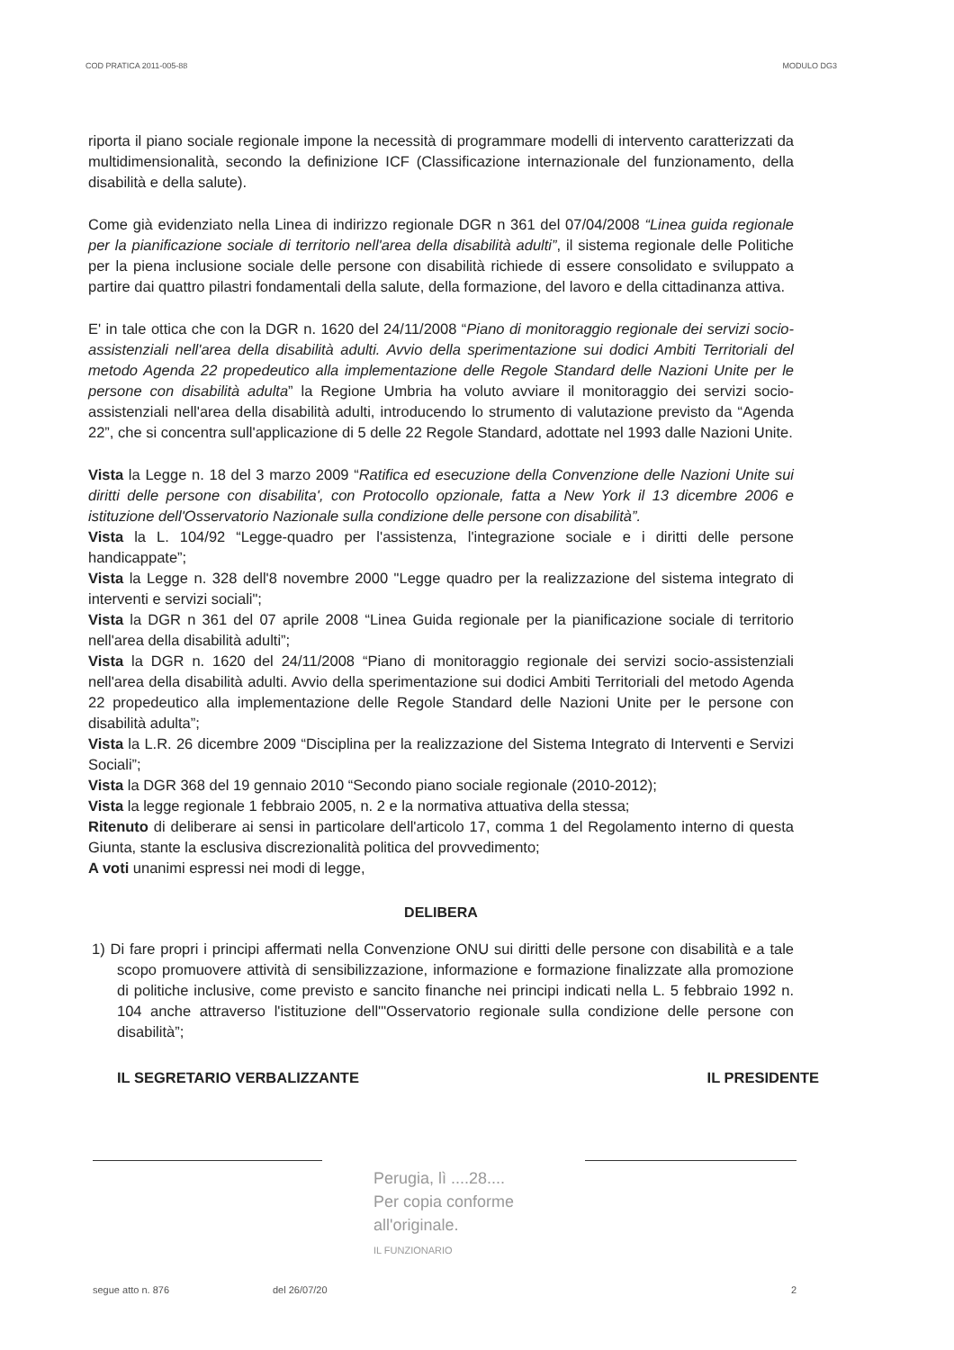COD PRATICA 2011-005-88 MODULO DG3
riporta il piano sociale regionale impone la necessità di programmare modelli di intervento caratterizzati da multidimensionalità, secondo la definizione ICF (Classificazione internazionale del funzionamento, della disabilità e della salute).
Come già evidenziato nella Linea di indirizzo regionale DGR n 361 del 07/04/2008 “Linea guida regionale per la pianificazione sociale di territorio nell'area della disabilità adulti”, il sistema regionale delle Politiche per la piena inclusione sociale delle persone con disabilità richiede di essere consolidato e sviluppato a partire dai quattro pilastri fondamentali della salute, della formazione, del lavoro e della cittadinanza attiva.
E' in tale ottica che con la DGR n. 1620 del 24/11/2008 “Piano di monitoraggio regionale dei servizi socio-assistenziali nell'area della disabilità adulti. Avvio della sperimentazione sui dodici Ambiti Territoriali del metodo Agenda 22 propedeutico alla implementazione delle Regole Standard delle Nazioni Unite per le persone con disabilità adulta” la Regione Umbria ha voluto avviare il monitoraggio dei servizi socio-assistenziali nell'area della disabilità adulti, introducendo lo strumento di valutazione previsto da “Agenda 22”, che si concentra sull'applicazione di 5 delle 22 Regole Standard, adottate nel 1993 dalle Nazioni Unite.
Vista la Legge n. 18 del 3 marzo 2009 “Ratifica ed esecuzione della Convenzione delle Nazioni Unite sui diritti delle persone con disabilita', con Protocollo opzionale, fatta a New York il 13 dicembre 2006 e istituzione dell'Osservatorio Nazionale sulla condizione delle persone con disabilità”.
Vista la L. 104/92 “Legge-quadro per l'assistenza, l'integrazione sociale e i diritti delle persone handicappate”;
Vista la Legge n. 328 dell'8 novembre 2000 "Legge quadro per la realizzazione del sistema integrato di interventi e servizi sociali";
Vista la DGR n 361 del 07 aprile 2008 “Linea Guida regionale per la pianificazione sociale di territorio nell'area della disabilità adulti”;
Vista la DGR n. 1620 del 24/11/2008 “Piano di monitoraggio regionale dei servizi socio-assistenziali nell'area della disabilità adulti. Avvio della sperimentazione sui dodici Ambiti Territoriali del metodo Agenda 22 propedeutico alla implementazione delle Regole Standard delle Nazioni Unite per le persone con disabilità adulta”;
Vista la L.R. 26 dicembre 2009 “Disciplina per la realizzazione del Sistema Integrato di Interventi e Servizi Sociali”;
Vista la DGR 368 del 19 gennaio 2010 “Secondo piano sociale regionale (2010-2012);
Vista la legge regionale 1 febbraio 2005, n. 2 e la normativa attuativa della stessa;
Ritenuto di deliberare ai sensi in particolare dell'articolo 17, comma 1 del Regolamento interno di questa Giunta, stante la esclusiva discrezionalità politica del provvedimento;
A voti unanimi espressi nei modi di legge,
DELIBERA
1) Di fare propri i principi affermati nella Convenzione ONU sui diritti delle persone con disabilità e a tale scopo promuovere attività di sensibilizzazione, informazione e formazione finalizzate alla promozione di politiche inclusive, come previsto e sancito finanche nei principi indicati nella L. 5 febbraio 1992 n. 104 anche attraverso l'istituzione dell'"Osservatorio regionale sulla condizione delle persone con disabilità”;
IL SEGRETARIO VERBALIZZANTE IL PRESIDENTE
Perugia, lì ....28....
Per copia conforme
all'originale.
IL FUNZIONARIO
segue atto n. 876 del 26/07/20 2